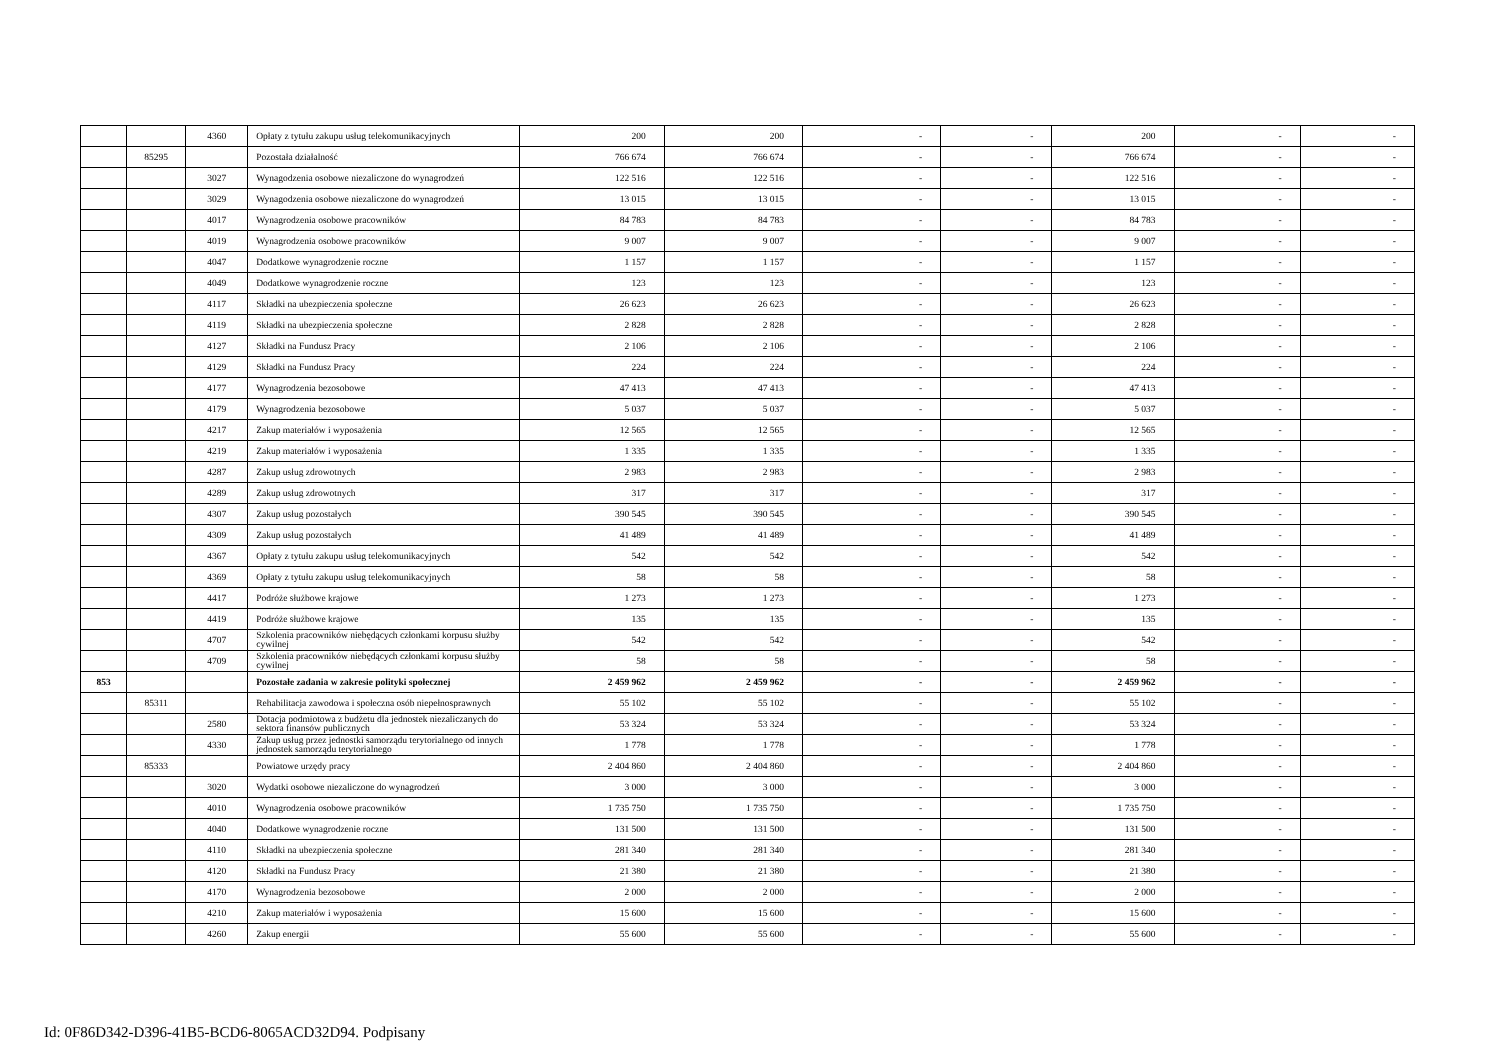| | | 4360 | Opłaty z tytułu zakupu usług telekomunikacyjnych | 200 | 200 | - | - | 200 | - | - |
| | 85295 | | Pozostała działalność | 766 674 | 766 674 | - | - | 766 674 | - | - |
| | | 3027 | Wynagodzenia osobowe niezaliczone do wynagrodzeń | 122 516 | 122 516 | - | - | 122 516 | - | - |
| | | 3029 | Wynagodzenia osobowe niezaliczone do wynagrodzeń | 13 015 | 13 015 | - | - | 13 015 | - | - |
| | | 4017 | Wynagrodzenia osobowe pracowników | 84 783 | 84 783 | - | - | 84 783 | - | - |
| | | 4019 | Wynagrodzenia osobowe pracowników | 9 007 | 9 007 | - | - | 9 007 | - | - |
| | | 4047 | Dodatkowe wynagrodzenie roczne | 1 157 | 1 157 | - | - | 1 157 | - | - |
| | | 4049 | Dodatkowe wynagrodzenie roczne | 123 | 123 | - | - | 123 | - | - |
| | | 4117 | Składki na ubezpieczenia społeczne | 26 623 | 26 623 | - | - | 26 623 | - | - |
| | | 4119 | Składki na ubezpieczenia społeczne | 2 828 | 2 828 | - | - | 2 828 | - | - |
| | | 4127 | Składki na Fundusz Pracy | 2 106 | 2 106 | - | - | 2 106 | - | - |
| | | 4129 | Składki na Fundusz Pracy | 224 | 224 | - | - | 224 | - | - |
| | | 4177 | Wynagrodzenia bezosobowe | 47 413 | 47 413 | - | - | 47 413 | - | - |
| | | 4179 | Wynagrodzenia bezosobowe | 5 037 | 5 037 | - | - | 5 037 | - | - |
| | | 4217 | Zakup materiałów i wyposażenia | 12 565 | 12 565 | - | - | 12 565 | - | - |
| | | 4219 | Zakup materiałów i wyposażenia | 1 335 | 1 335 | - | - | 1 335 | - | - |
| | | 4287 | Zakup usług zdrowotnych | 2 983 | 2 983 | - | - | 2 983 | - | - |
| | | 4289 | Zakup usług zdrowotnych | 317 | 317 | - | - | 317 | - | - |
| | | 4307 | Zakup usług pozostałych | 390 545 | 390 545 | - | - | 390 545 | - | - |
| | | 4309 | Zakup usług pozostałych | 41 489 | 41 489 | - | - | 41 489 | - | - |
| | | 4367 | Opłaty z tytułu zakupu usług telekomunikacyjnych | 542 | 542 | - | - | 542 | - | - |
| | | 4369 | Opłaty z tytułu zakupu usług telekomunikacyjnych | 58 | 58 | - | - | 58 | - | - |
| | | 4417 | Podróże służbowe krajowe | 1 273 | 1 273 | - | - | 1 273 | - | - |
| | | 4419 | Podróże służbowe krajowe | 135 | 135 | - | - | 135 | - | - |
| | | 4707 | Szkolenia pracowników niebędących członkami korpusu służby cywilnej | 542 | 542 | - | - | 542 | - | - |
| | | 4709 | Szkolenia pracowników niebędących członkami korpusu służby cywilnej | 58 | 58 | - | - | 58 | - | - |
| 853 | | | Pozostałe zadania w zakresie polityki społecznej | 2 459 962 | 2 459 962 | - | - | 2 459 962 | - | - |
| | 85311 | | Rehabilitacja zawodowa i społeczna osób niepełnosprawnych | 55 102 | 55 102 | - | - | 55 102 | - | - |
| | | 2580 | Dotacja podmiotowa z budżetu dla jednostek niezaliczanych do sektora finansów publicznych | 53 324 | 53 324 | - | - | 53 324 | - | - |
| | | 4330 | Zakup usług przez jednostki samorządu terytorialnego od innych jednostek samorządu terytorialnego | 1 778 | 1 778 | - | - | 1 778 | - | - |
| | 85333 | | Powiatowe urzędy pracy | 2 404 860 | 2 404 860 | - | - | 2 404 860 | - | - |
| | | 3020 | Wydatki osobowe niezaliczone do wynagrodzeń | 3 000 | 3 000 | - | - | 3 000 | - | - |
| | | 4010 | Wynagrodzenia osobowe pracowników | 1 735 750 | 1 735 750 | - | - | 1 735 750 | - | - |
| | | 4040 | Dodatkowe wynagrodzenie roczne | 131 500 | 131 500 | - | - | 131 500 | - | - |
| | | 4110 | Składki na ubezpieczenia społeczne | 281 340 | 281 340 | - | - | 281 340 | - | - |
| | | 4120 | Składki na Fundusz Pracy | 21 380 | 21 380 | - | - | 21 380 | - | - |
| | | 4170 | Wynagrodzenia bezosobowe | 2 000 | 2 000 | - | - | 2 000 | - | - |
| | | 4210 | Zakup materiałów i wyposażenia | 15 600 | 15 600 | - | - | 15 600 | - | - |
| | | 4260 | Zakup energii | 55 600 | 55 600 | - | - | 55 600 | - | - |
Id: 0F86D342-D396-41B5-BCD6-8065ACD32D94. Podpisany